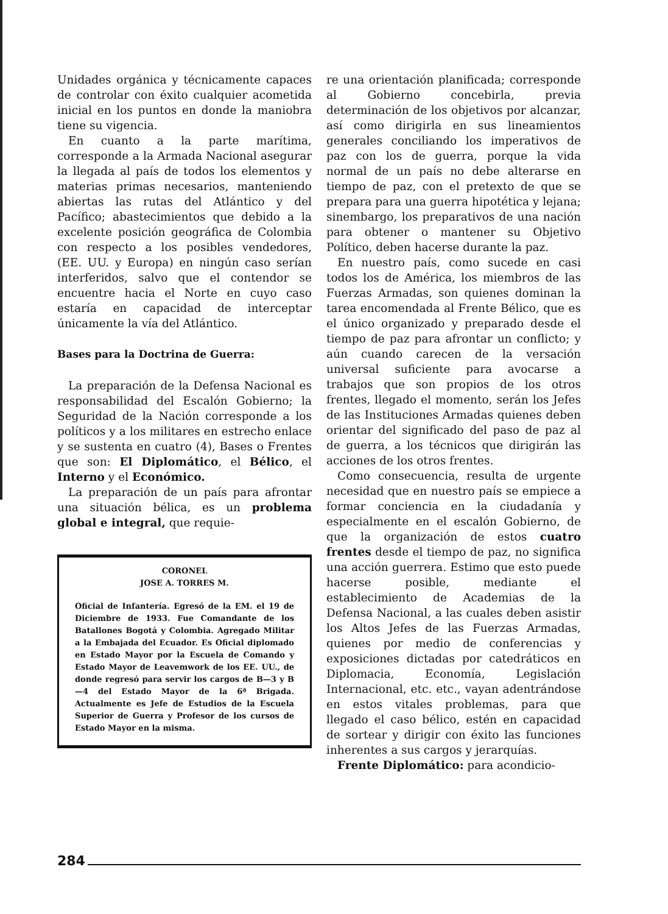Unidades orgánica y técnicamente capaces de controlar con éxito cualquier acometida inicial en los puntos en donde la maniobra tiene su vigencia.
En cuanto a la parte marítima, corresponde a la Armada Nacional asegurar la llegada al país de todos los elementos y materias primas necesarios, manteniendo abiertas las rutas del Atlántico y del Pacífico; abastecimientos que debido a la excelente posición geográfica de Colombia con respecto a los posibles vendedores, (EE. UU. y Europa) en ningún caso serían interferidos, salvo que el contendor se encuentre hacia el Norte en cuyo caso estaría en capacidad de interceptar únicamente la vía del Atlántico.
Bases para la Doctrina de Guerra:
La preparación de la Defensa Nacional es responsabilidad del Escalón Gobierno; la Seguridad de la Nación corresponde a los políticos y a los militares en estrecho enlace y se sustenta en cuatro (4), Bases o Frentes que son: El Diplomático, el Bélico, el Interno y el Económico.
La preparación de un país para afrontar una situación bélica, es un problema global e integral, que requie-
CORONEL
JOSE A. TORRES M.
Oficial de Infantería. Egresó de la EM. el 19 de Diciembre de 1933. Fue Comandante de los Batallones Bogotá y Colombia. Agregado Militar a la Embajada del Ecuador. Es Oficial diplomado en Estado Mayor por la Escuela de Comando y Estado Mayor de Leavemwork de los EE. UU., de donde regresó para servir los cargos de B—3 y B—4 del Estado Mayor de la 6ª Brigada. Actualmente es Jefe de Estudios de la Escuela Superior de Guerra y Profesor de los cursos de Estado Mayor en la misma.
re una orientación planificada; corresponde al Gobierno concebirla, previa determinación de los objetivos por alcanzar, así como dirigirla en sus lineamientos generales conciliando los imperativos de paz con los de guerra, porque la vida normal de un país no debe alterarse en tiempo de paz, con el pretexto de que se prepara para una guerra hipotética y lejana; sinembargo, los preparativos de una nación para obtener o mantener su Objetivo Político, deben hacerse durante la paz.
En nuestro país, como sucede en casi todos los de América, los miembros de las Fuerzas Armadas, son quienes dominan la tarea encomendada al Frente Bélico, que es el único organizado y preparado desde el tiempo de paz para afrontar un conflicto; y aún cuando carecen de la versación universal suficiente para avocarse a trabajos que son propios de los otros frentes, llegado el momento, serán los Jefes de las Instituciones Armadas quienes deben orientar del significado del paso de paz al de guerra, a los técnicos que dirigirán las acciones de los otros frentes.
Como consecuencia, resulta de urgente necesidad que en nuestro país se empiece a formar conciencia en la ciudadanía y especialmente en el escalón Gobierno, de que la organización de estos cuatro frentes desde el tiempo de paz, no significa una acción guerrera. Estimo que esto puede hacerse posible, mediante el establecimiento de Academias de la Defensa Nacional, a las cuales deben asistir los Altos Jefes de las Fuerzas Armadas, quienes por medio de conferencias y exposiciones dictadas por catedráticos en Diplomacia, Economía, Legislación Internacional, etc. etc., vayan adentrándose en estos vitales problemas, para que llegado el caso bélico, estén en capacidad de sortear y dirigir con éxito las funciones inherentes a sus cargos y jerarquías.
Frente Diplomático: para acondicio-
284